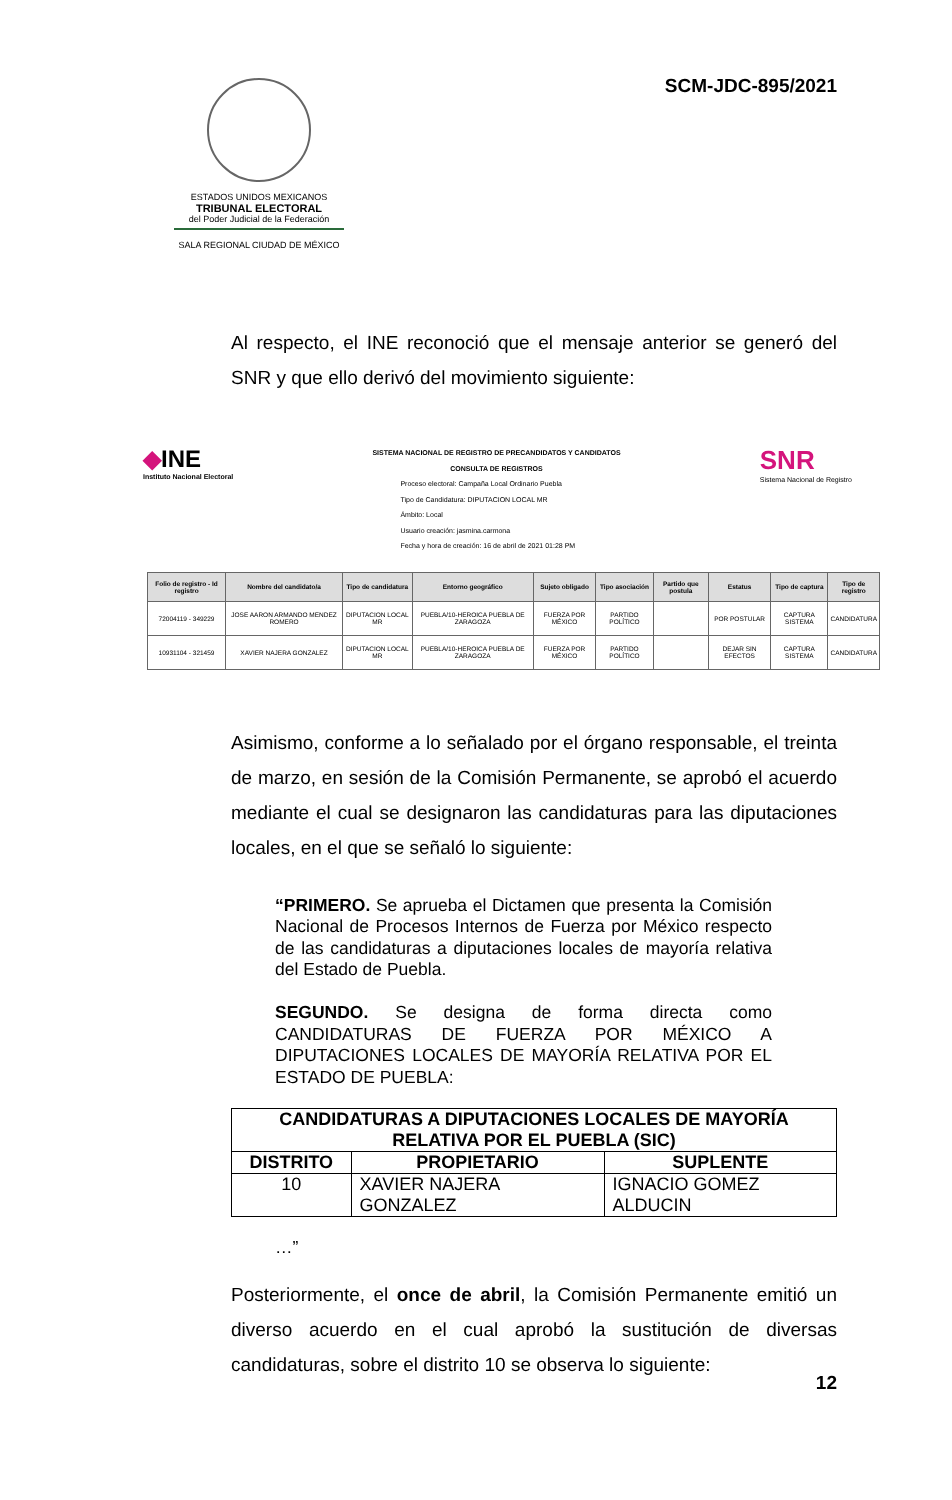ESTADOS UNIDOS MEXICANOS
TRIBUNAL ELECTORAL
del Poder Judicial de la Federación
SALA REGIONAL CIUDAD DE MÉXICO
SCM-JDC-895/2021
Al respecto, el INE reconoció que el mensaje anterior se generó del SNR y que ello derivó del movimiento siguiente:
◆INE
Instituto Nacional Electoral
SISTEMA NACIONAL DE REGISTRO DE PRECANDIDATOS Y CANDIDATOS
CONSULTA DE REGISTROS
Proceso electoral: Campaña Local Ordinario Puebla
Tipo de Candidatura: DIPUTACION LOCAL MR
Ámbito: Local
Usuario creación: jasmina.carmona
Fecha y hora de creación: 16 de abril de 2021 01:28 PM
SNR
Sistema Nacional de Registro
| Folio de registro - Id registro | Nombre del candidato/a | Tipo de candidatura | Entorno geográfico | Sujeto obligado | Tipo asociación | Partido que postula | Estatus | Tipo de captura | Tipo de registro |
| --- | --- | --- | --- | --- | --- | --- | --- | --- | --- |
| 72004119 - 349229 | JOSE AARON ARMANDO MENDEZ ROMERO | DIPUTACION LOCAL MR | PUEBLA/10-HEROICA PUEBLA DE ZARAGOZA | FUERZA POR MÉXICO | PARTIDO POLÍTICO | | POR POSTULAR | CAPTURA SISTEMA | CANDIDATURA |
| 10931104 - 321459 | XAVIER NAJERA GONZALEZ | DIPUTACION LOCAL MR | PUEBLA/10-HEROICA PUEBLA DE ZARAGOZA | FUERZA POR MÉXICO | PARTIDO POLÍTICO | | DEJAR SIN EFECTOS | CAPTURA SISTEMA | CANDIDATURA |
Asimismo, conforme a lo señalado por el órgano responsable, el treinta de marzo, en sesión de la Comisión Permanente, se aprobó el acuerdo mediante el cual se designaron las candidaturas para las diputaciones locales, en el que se señaló lo siguiente:
“PRIMERO. Se aprueba el Dictamen que presenta la Comisión Nacional de Procesos Internos de Fuerza por México respecto de las candidaturas a diputaciones locales de mayoría relativa del Estado de Puebla.
SEGUNDO. Se designa de forma directa como CANDIDATURAS DE FUERZA POR MÉXICO A DIPUTACIONES LOCALES DE MAYORÍA RELATIVA POR EL ESTADO DE PUEBLA:
| CANDIDATURAS A DIPUTACIONES LOCALES DE MAYORÍA RELATIVA POR EL PUEBLA (SIC) | | |
| --- | --- | --- |
| DISTRITO | PROPIETARIO | SUPLENTE |
| 10 | XAVIER NAJERA GONZALEZ | IGNACIO GOMEZ ALDUCIN |
…”
Posteriormente, el once de abril, la Comisión Permanente emitió un diverso acuerdo en el cual aprobó la sustitución de diversas candidaturas, sobre el distrito 10 se observa lo siguiente:
12